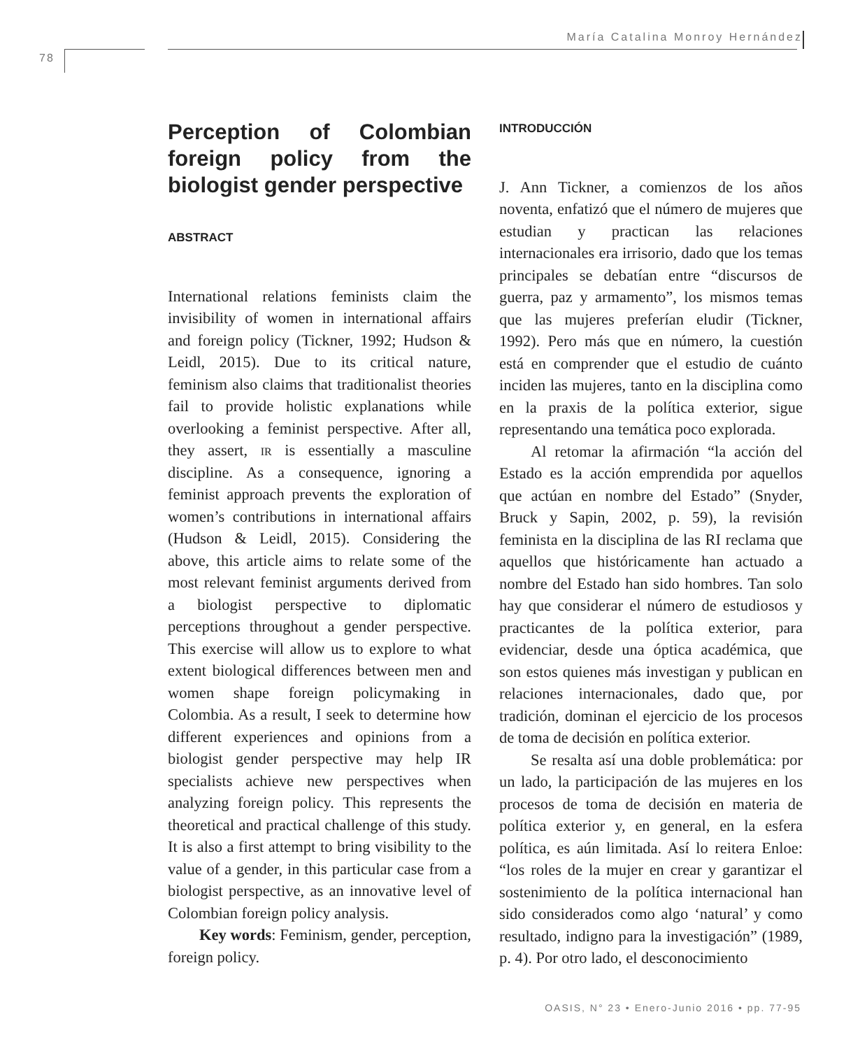María Catalina Monroy Hernández
78
Perception of Colombian foreign policy from the biologist gender perspective
ABSTRACT
International relations feminists claim the invisibility of women in international affairs and foreign policy (Tickner, 1992; Hudson & Leidl, 2015). Due to its critical nature, feminism also claims that traditionalist theories fail to provide holistic explanations while overlooking a feminist perspective. After all, they assert, ir is essentially a masculine discipline. As a consequence, ignoring a feminist approach prevents the exploration of women’s contributions in international affairs (Hudson & Leidl, 2015). Considering the above, this article aims to relate some of the most relevant feminist arguments derived from a biologist perspective to diplomatic perceptions throughout a gender perspective. This exercise will allow us to explore to what extent biological differences between men and women shape foreign policymaking in Colombia. As a result, I seek to determine how different experiences and opinions from a biologist gender perspective may help IR specialists achieve new perspectives when analyzing foreign policy. This represents the theoretical and practical challenge of this study. It is also a first attempt to bring visibility to the value of a gender, in this particular case from a biologist perspective, as an innovative level of Colombian foreign policy analysis.
Key words: Feminism, gender, perception, foreign policy.
INTRODUCCIÓN
J. Ann Tickner, a comienzos de los años noventa, enfatizó que el número de mujeres que estudian y practican las relaciones internacionales era irrisorio, dado que los temas principales se debatían entre “discursos de guerra, paz y armamento”, los mismos temas que las mujeres preferían eludir (Tickner, 1992). Pero más que en número, la cuestión está en comprender que el estudio de cuánto inciden las mujeres, tanto en la disciplina como en la praxis de la política exterior, sigue representando una temática poco explorada.
Al retomar la afirmación “la acción del Estado es la acción emprendida por aquellos que actúan en nombre del Estado” (Snyder, Bruck y Sapin, 2002, p. 59), la revisión feminista en la disciplina de las RI reclama que aquellos que históricamente han actuado a nombre del Estado han sido hombres. Tan solo hay que considerar el número de estudiosos y practicantes de la política exterior, para evidenciar, desde una óptica académica, que son estos quienes más investigan y publican en relaciones internacionales, dado que, por tradición, dominan el ejercicio de los procesos de toma de decisión en política exterior.
Se resalta así una doble problemática: por un lado, la participación de las mujeres en los procesos de toma de decisión en materia de política exterior y, en general, en la esfera política, es aún limitada. Así lo reitera Enloe: “los roles de la mujer en crear y garantizar el sostenimiento de la política internacional han sido considerados como algo ‘natural’ y como resultado, indigno para la investigación” (1989, p. 4). Por otro lado, el desconocimiento
OASIS, N° 23 • Enero-Junio 2016 • pp. 77-95